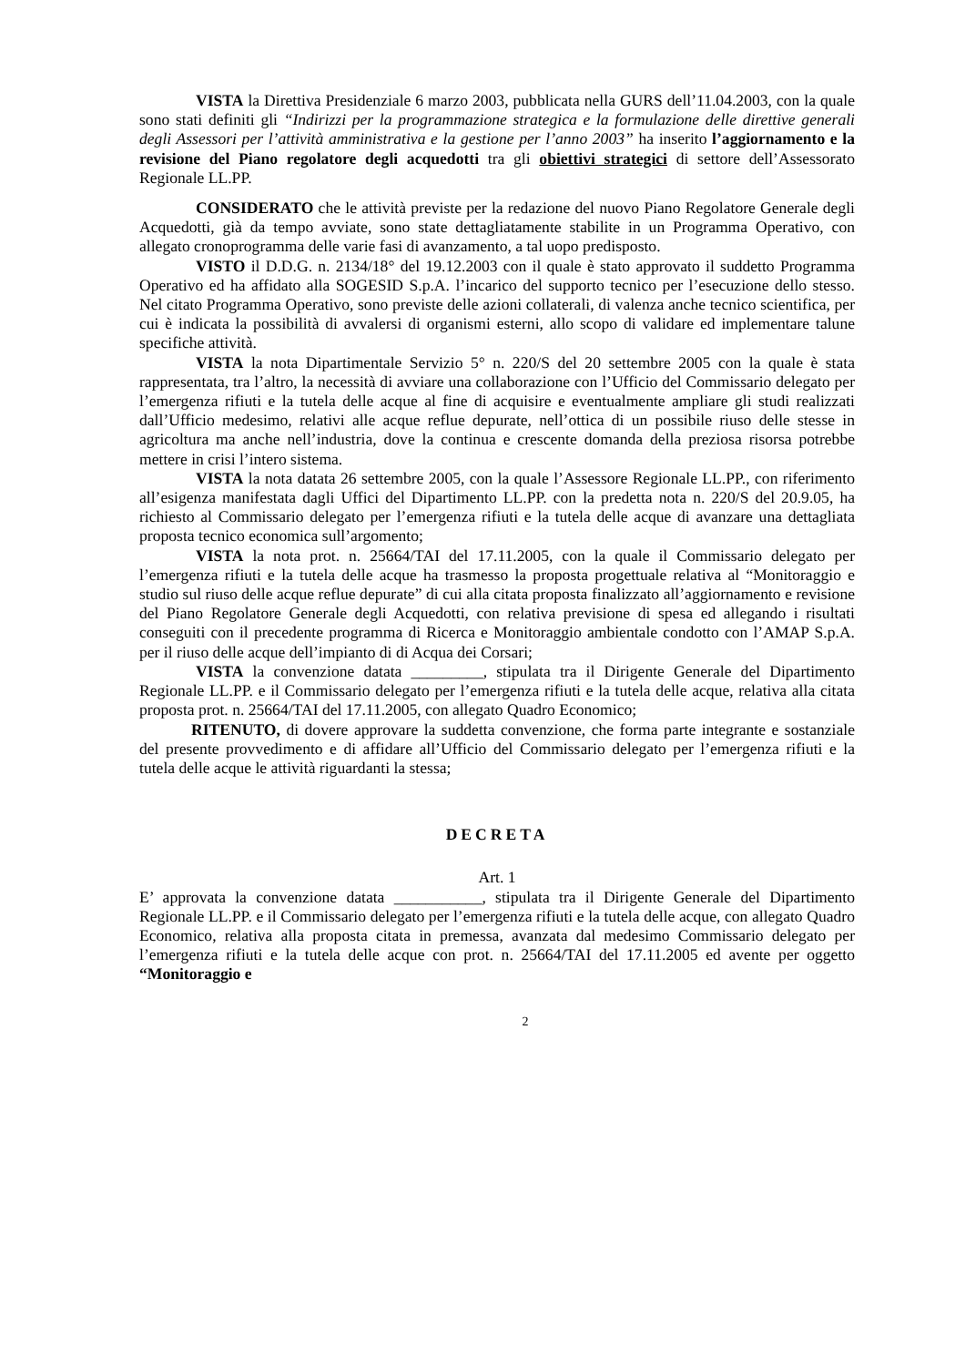VISTA la Direttiva Presidenziale 6 marzo 2003, pubblicata nella GURS dell’11.04.2003, con la quale sono stati definiti gli “Indirizzi per la programmazione strategica e la formulazione delle direttive generali degli Assessori per l’attività amministrativa e la gestione per l’anno 2003” ha inserito l’aggiornamento e la revisione del Piano regolatore degli acquedotti tra gli obiettivi strategici di settore dell’Assessorato Regionale LL.PP.
CONSIDERATO che le attività previste per la redazione del nuovo Piano Regolatore Generale degli Acquedotti, già da tempo avviate, sono state dettagliatamente stabilite in un Programma Operativo, con allegato cronoprogramma delle varie fasi di avanzamento, a tal uopo predisposto.
VISTO il D.D.G. n. 2134/18° del 19.12.2003 con il quale è stato approvato il suddetto Programma Operativo ed ha affidato alla SOGESID S.p.A. l’incarico del supporto tecnico per l’esecuzione dello stesso. Nel citato Programma Operativo, sono previste delle azioni collaterali, di valenza anche tecnico scientifica, per cui è indicata la possibilità di avvalersi di organismi esterni, allo scopo di validare ed implementare talune specifiche attività.
VISTA la nota Dipartimentale Servizio 5° n. 220/S del 20 settembre 2005 con la quale è stata rappresentata, tra l’altro, la necessità di avviare una collaborazione con l’Ufficio del Commissario delegato per l’emergenza rifiuti e la tutela delle acque al fine di acquisire e eventualmente ampliare gli studi realizzati dall’Ufficio medesimo, relativi alle acque reflue depurate, nell’ottica di un possibile riuso delle stesse in agricoltura ma anche nell’industria, dove la continua e crescente domanda della preziosa risorsa potrebbe mettere in crisi l’intero sistema.
VISTA la nota datata 26 settembre 2005, con la quale l’Assessore Regionale LL.PP., con riferimento all’esigenza manifestata dagli Uffici del Dipartimento LL.PP. con la predetta nota n. 220/S del 20.9.05, ha richiesto al Commissario delegato per l’emergenza rifiuti e la tutela delle acque di avanzare una dettagliata proposta tecnico economica sull’argomento;
VISTA la nota prot. n. 25664/TAI del 17.11.2005, con la quale il Commissario delegato per l’emergenza rifiuti e la tutela delle acque ha trasmesso la proposta progettuale relativa al “Monitoraggio e studio sul riuso delle acque reflue depurate” di cui alla citata proposta finalizzato all’aggiornamento e revisione del Piano Regolatore Generale degli Acquedotti, con relativa previsione di spesa ed allegando i risultati conseguiti con il precedente programma di Ricerca e Monitoraggio ambientale condotto con l’AMAP S.p.A. per il riuso delle acque dell’impianto di di Acqua dei Corsari;
VISTA la convenzione datata _________, stipulata tra il Dirigente Generale del Dipartimento Regionale LL.PP. e il Commissario delegato per l’emergenza rifiuti e la tutela delle acque, relativa alla citata proposta prot. n. 25664/TAI del 17.11.2005, con allegato Quadro Economico;
RITENUTO, di dovere approvare la suddetta convenzione, che forma parte integrante e sostanziale del presente provvedimento e di affidare all’Ufficio del Commissario delegato per l’emergenza rifiuti e la tutela delle acque le attività riguardanti la stessa;
DECRETA
Art. 1
E’ approvata la convenzione datata ___________, stipulata tra il Dirigente Generale del Dipartimento Regionale LL.PP. e il Commissario delegato per l’emergenza rifiuti e la tutela delle acque, con allegato Quadro Economico, relativa alla proposta citata in premessa, avanzata dal medesimo Commissario delegato per l’emergenza rifiuti e la tutela delle acque con prot. n. 25664/TAI del 17.11.2005 ed avente per oggetto “Monitoraggio e
2